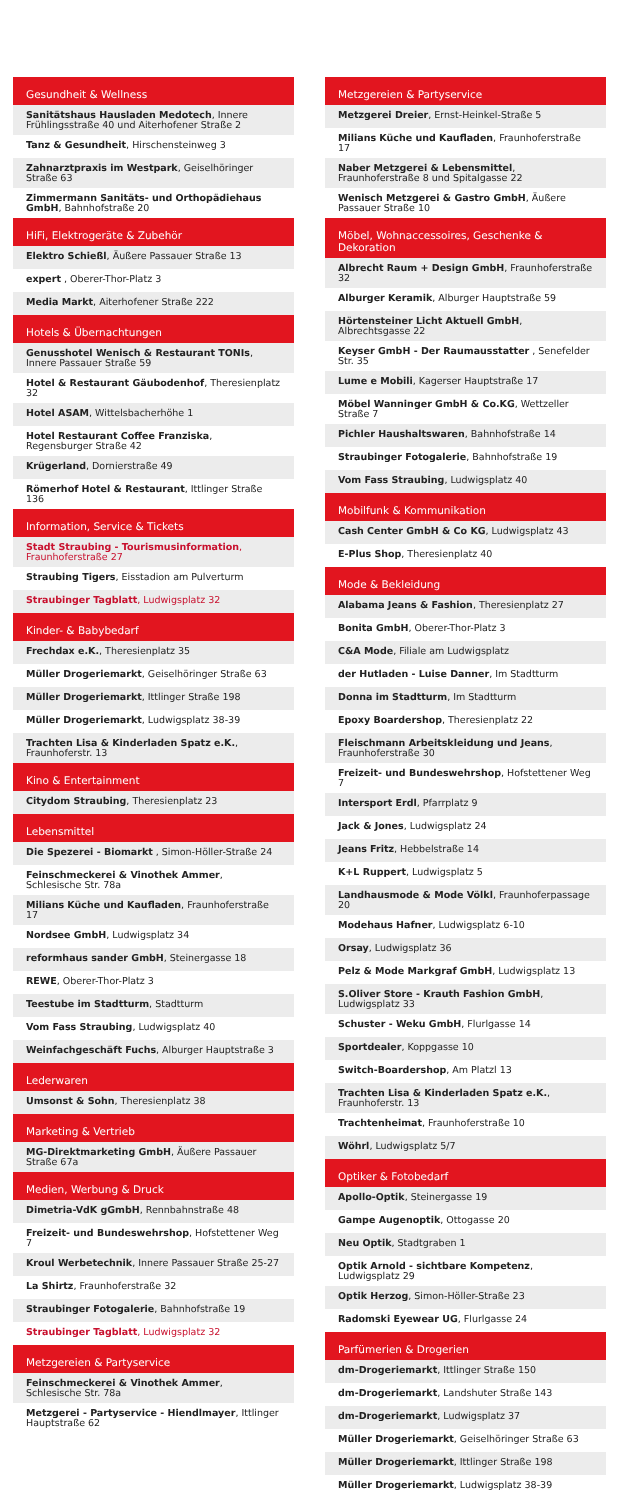Gesundheit & Wellness
Sanitätshaus Hausladen Medotech, Innere Frühlingsstraße 40 und Aiterhofener Straße 2
Tanz & Gesundheit, Hirschensteinweg 3
Zahnarztpraxis im Westpark, Geiselhöringer Straße 63
Zimmermann Sanitäts- und Orthopädiehaus GmbH, Bahnhofstraße 20
HiFi, Elektrogeräte & Zubehör
Elektro Schießl, Äußere Passauer Straße 13
expert , Oberer-Thor-Platz 3
Media Markt, Aiterhofener Straße 222
Hotels & Übernachtungen
Genusshotel Wenisch & Restaurant TONIs, Innere Passauer Straße 59
Hotel & Restaurant Gäubodenhof, Theresienplatz 32
Hotel ASAM, Wittelsbacherhöhe 1
Hotel Restaurant Coffee Franziska, Regensburger Straße 42
Krügerland, Dornierstraße 49
Römerhof Hotel & Restaurant, Ittlinger Straße 136
Information, Service & Tickets
Stadt Straubing - Tourismusinformation, Fraunhoferstraße 27
Straubing Tigers, Eisstadion am Pulverturm
Straubinger Tagblatt, Ludwigsplatz 32
Kinder- & Babybedarf
Frechdax e.K., Theresienplatz 35
Müller Drogeriemarkt, Geiselhöringer Straße 63
Müller Drogeriemarkt, Ittlinger Straße 198
Müller Drogeriemarkt, Ludwigsplatz 38-39
Trachten Lisa & Kinderladen Spatz e.K., Fraunhoferstr. 13
Kino & Entertainment
Citydom Straubing, Theresienplatz 23
Lebensmittel
Die Spezerei - Biomarkt , Simon-Höller-Straße 24
Feinschmeckerei & Vinothek Ammer, Schlesische Str. 78a
Milians Küche und Kaufladen, Fraunhoferstraße 17
Nordsee GmbH, Ludwigsplatz 34
reformhaus sander GmbH, Steinergasse 18
REWE, Oberer-Thor-Platz 3
Teestube im Stadtturm, Stadtturm
Vom Fass Straubing, Ludwigsplatz 40
Weinfachgeschäft Fuchs, Alburger Hauptstraße 3
Lederwaren
Umsonst & Sohn, Theresienplatz 38
Marketing & Vertrieb
MG-Direktmarketing GmbH, Äußere Passauer Straße 67a
Medien, Werbung & Druck
Dimetria-VdK gGmbH, Rennbahnstraße 48
Freizeit- und Bundeswehrshop, Hofstettener Weg 7
Kroul Werbetechnik, Innere Passauer Straße 25-27
La Shirtz, Fraunhoferstraße 32
Straubinger Fotogalerie, Bahnhofstraße 19
Straubinger Tagblatt, Ludwigsplatz 32
Metzgereien & Partyservice
Feinschmeckerei & Vinothek Ammer, Schlesische Str. 78a
Metzgerei - Partyservice - Hiendlmayer, Ittlinger Hauptstraße 62
Metzgereien & Partyservice
Metzgerei Dreier, Ernst-Heinkel-Straße 5
Milians Küche und Kaufladen, Fraunhoferstraße 17
Naber Metzgerei & Lebensmittel, Fraunhoferstraße 8 und Spitalgasse 22
Wenisch Metzgerei & Gastro GmbH, Äußere Passauer Straße 10
Möbel, Wohnaccessoires, Geschenke & Dekoration
Albrecht Raum + Design GmbH, Fraunhoferstraße 32
Alburger Keramik, Alburger Hauptstraße 59
Hörtensteiner Licht Aktuell GmbH, Albrechtsgasse 22
Keyser GmbH - Der Raumausstatter , Senefelder Str. 35
Lume e Mobili, Kagerser Hauptstraße 17
Möbel Wanninger GmbH & Co.KG, Wettzeller Straße 7
Pichler Haushaltswaren, Bahnhofstraße 14
Straubinger Fotogalerie, Bahnhofstraße 19
Vom Fass Straubing, Ludwigsplatz 40
Mobilfunk & Kommunikation
Cash Center GmbH & Co KG, Ludwigsplatz 43
E-Plus Shop, Theresienplatz 40
Mode & Bekleidung
Alabama Jeans & Fashion, Theresienplatz 27
Bonita GmbH, Oberer-Thor-Platz 3
C&A Mode, Filiale am Ludwigsplatz
der Hutladen - Luise Danner, Im Stadtturm
Donna im Stadtturm, Im Stadtturm
Epoxy Boardershop, Theresienplatz 22
Fleischmann Arbeitskleidung und Jeans, Fraunhoferstraße 30
Freizeit- und Bundeswehrshop, Hofstettener Weg 7
Intersport Erdl, Pfarrplatz 9
Jack & Jones, Ludwigsplatz 24
Jeans Fritz, Hebbelstraße 14
K+L Ruppert, Ludwigsplatz 5
Landhausmode & Mode Völkl, Fraunhoferpassage 20
Modehaus Hafner, Ludwigsplatz 6-10
Orsay, Ludwigsplatz 36
Pelz & Mode Markgraf GmbH, Ludwigsplatz 13
S.Oliver Store - Krauth Fashion GmbH, Ludwigsplatz 33
Schuster - Weku GmbH, Flurlgasse 14
Sportdealer, Koppgasse 10
Switch-Boardershop, Am Platzl 13
Trachten Lisa & Kinderladen Spatz e.K., Fraunhoferstr. 13
Trachtenheimat, Fraunhoferstraße 10
Wöhrl, Ludwigsplatz 5/7
Optiker & Fotobedarf
Apollo-Optik, Steinergasse 19
Gampe Augenoptik, Ottogasse 20
Neu Optik, Stadtgraben 1
Optik Arnold - sichtbare Kompetenz, Ludwigsplatz 29
Optik Herzog, Simon-Höller-Straße 23
Radomski Eyewear UG, Flurlgasse 24
Parfümerien & Drogerien
dm-Drogeriemarkt, Ittlinger Straße 150
dm-Drogeriemarkt, Landshuter Straße 143
dm-Drogeriemarkt, Ludwigsplatz 37
Müller Drogeriemarkt, Geiselhöringer Straße 63
Müller Drogeriemarkt, Ittlinger Straße 198
Müller Drogeriemarkt, Ludwigsplatz 38-39